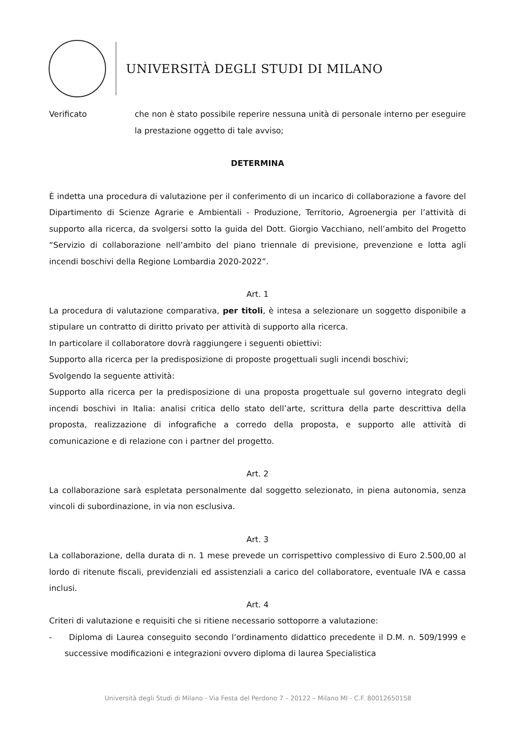UNIVERSITÀ DEGLI STUDI DI MILANO
Verificato che non è stato possibile reperire nessuna unità di personale interno per eseguire la prestazione oggetto di tale avviso;
DETERMINA
È indetta una procedura di valutazione per il conferimento di un incarico di collaborazione a favore del Dipartimento di Scienze Agrarie e Ambientali - Produzione, Territorio, Agroenergia per l’attività di supporto alla ricerca, da svolgersi sotto la guida del Dott. Giorgio Vacchiano, nell’ambito del Progetto “Servizio di collaborazione nell’ambito del piano triennale di previsione, prevenzione e lotta agli incendi boschivi della Regione Lombardia 2020-2022”.
Art. 1
La procedura di valutazione comparativa, per titoli, è intesa a selezionare un soggetto disponibile a stipulare un contratto di diritto privato per attività di supporto alla ricerca.
In particolare il collaboratore dovrà raggiungere i seguenti obiettivi:
Supporto alla ricerca per la predisposizione di proposte progettuali sugli incendi boschivi;
Svolgendo la seguente attività:
Supporto alla ricerca per la predisposizione di una proposta progettuale sul governo integrato degli incendi boschivi in Italia: analisi critica dello stato dell’arte, scrittura della parte descrittiva della proposta, realizzazione di infografiche a corredo della proposta, e supporto alle attività di comunicazione e di relazione con i partner del progetto.
Art. 2
La collaborazione sarà espletata personalmente dal soggetto selezionato, in piena autonomia, senza vincoli di subordinazione, in via non esclusiva.
Art. 3
La collaborazione, della durata di n. 1 mese prevede un corrispettivo complessivo di Euro 2.500,00 al lordo di ritenute fiscali, previdenziali ed assistenziali a carico del collaboratore, eventuale IVA e cassa inclusi.
Art. 4
Criteri di valutazione e requisiti che si ritiene necessario sottoporre a valutazione:
- Diploma di Laurea conseguito secondo l’ordinamento didattico precedente il D.M. n. 509/1999 e successive modificazioni e integrazioni ovvero diploma di laurea Specialistica
Università degli Studi di Milano - Via Festa del Perdono 7 – 20122 – Milano MI - C.F. 80012650158